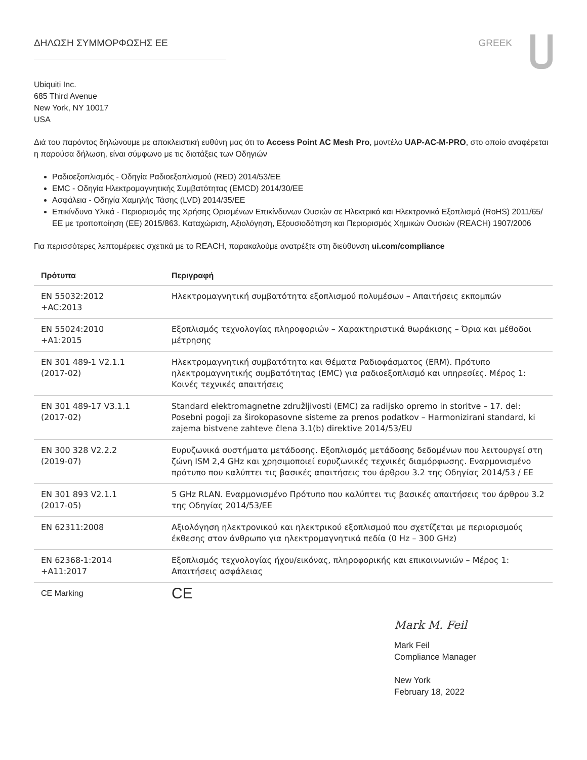ΔΗΛΩΣΗ ΣΥΜΜΟΡΦΩΣΗΣ ΕΕ GREEK
Ubiquiti Inc.
685 Third Avenue
New York, NY 10017
USA
Διά του παρόντος δηλώνουμε με αποκλειστική ευθύνη μας ότι το Access Point AC Mesh Pro, μοντέλο UAP-AC-M-PRO, στο οποίο αναφέρεται η παρούσα δήλωση, είναι σύμφωνο με τις διατάξεις των Οδηγιών
Ραδιοεξοπλισμός - Οδηγία Ραδιοεξοπλισμού (RED) 2014/53/ΕΕ
EMC - Οδηγία Ηλεκτρομαγνητικής Συμβατότητας (EMCD) 2014/30/ΕΕ
Ασφάλεια - Οδηγία Χαμηλής Τάσης (LVD) 2014/35/ΕΕ
Επικίνδυνα Υλικά - Περιορισμός της Χρήσης Ορισμένων Επικίνδυνων Ουσιών σε Ηλεκτρικό και Ηλεκτρονικό Εξοπλισμό (RoHS) 2011/65/ΕΕ με τροποποίηση (ΕΕ) 2015/863. Καταχώριση, Αξιολόγηση, Εξουσιοδότηση και Περιορισμός Χημικών Ουσιών (REACH) 1907/2006
Για περισσότερες λεπτομέρειες σχετικά με το REACH, παρακαλούμε ανατρέξτε στη διεύθυνση ui.com/compliance
| Πρότυπα | Περιγραφή |
| --- | --- |
| EN 55032:2012 +AC:2013 | Ηλεκτρομαγνητική συμβατότητα εξοπλισμού πολυμέσων – Απαιτήσεις εκπομπών |
| EN 55024:2010 +A1:2015 | Εξοπλισμός τεχνολογίας πληροφοριών – Χαρακτηριστικά θωράκισης – Όρια και μέθοδοι μέτρησης |
| EN 301 489-1 V2.1.1 (2017-02) | Ηλεκτρομαγνητική συμβατότητα και Θέματα Ραδιοφάσματος (ERM). Πρότυπο ηλεκτρομαγνητικής συμβατότητας (EMC) για ραδιοεξοπλισμό και υπηρεσίες. Μέρος 1: Κοινές τεχνικές απαιτήσεις |
| EN 301 489-17 V3.1.1 (2017-02) | Standard elektromagnetne združljivosti (EMC) za radijsko opremo in storitve – 17. del: Posebni pogoji za širokopasovne sisteme za prenos podatkov – Harmonizirani standard, ki zajema bistvene zahteve člena 3.1(b) direktive 2014/53/EU |
| EN 300 328 V2.2.2 (2019-07) | Ευρυζωνικά συστήματα μετάδοσης. Εξοπλισμός μετάδοσης δεδομένων που λειτουργεί στη ζώνη ISM 2,4 GHz και χρησιμοποιεί ευρυζωνικές τεχνικές διαμόρφωσης. Εναρμονισμένο πρότυπο που καλύπτει τις βασικές απαιτήσεις του άρθρου 3.2 της Οδηγίας 2014/53 / ΕΕ |
| EN 301 893 V2.1.1 (2017-05) | 5 GHz RLAN. Εναρμονισμένο Πρότυπο που καλύπτει τις βασικές απαιτήσεις του άρθρου 3.2 της Οδηγίας 2014/53/ΕΕ |
| EN 62311:2008 | Αξιολόγηση ηλεκτρονικού και ηλεκτρικού εξοπλισμού που σχετίζεται με περιορισμούς έκθεσης στον άνθρωπο για ηλεκτρομαγνητικά πεδία (0 Hz – 300 GHz) |
| EN 62368-1:2014 +A11:2017 | Εξοπλισμός τεχνολογίας ήχου/εικόνας, πληροφορικής και επικοινωνιών – Μέρος 1: Απαιτήσεις ασφάλειας |
| CE Marking | CE |
Mark M. Feil
Mark Feil
Compliance Manager
New York
February 18, 2022